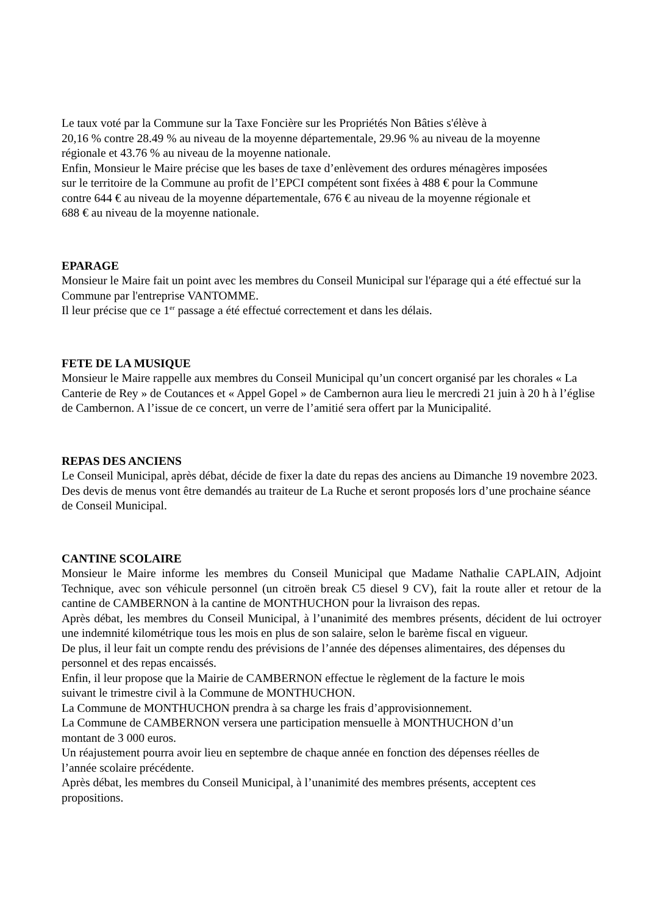Le taux voté par la Commune sur la Taxe Foncière sur les Propriétés Non Bâties s'élève à
20,16 % contre 28.49 % au niveau de la moyenne départementale, 29.96 % au niveau de la moyenne
régionale et 43.76 % au niveau de la moyenne nationale.
Enfin, Monsieur le Maire précise que les bases de taxe d’enlèvement des ordures ménagères imposées
sur le territoire de la Commune au profit de l’EPCI compétent sont fixées à 488 € pour la Commune
contre 644 € au niveau de la moyenne départementale, 676 € au niveau de la moyenne régionale et
688 € au niveau de la moyenne nationale.
EPARAGE
Monsieur le Maire fait un point avec les membres du Conseil Municipal sur l'éparage qui a été effectué sur la Commune par l'entreprise VANTOMME.
Il leur précise que ce 1<sup>er</sup> passage a été effectué correctement et dans les délais.
FETE DE LA MUSIQUE
Monsieur le Maire rappelle aux membres du Conseil Municipal qu’un concert organisé par les chorales « La Canterie de Rey » de Coutances et « Appel Gopel » de Cambernon aura lieu le mercredi 21 juin à 20 h à l’église de Cambernon. A l’issue de ce concert, un verre de l’amitié sera offert par la Municipalité.
REPAS DES ANCIENS
Le Conseil Municipal, après débat, décide de fixer la date du repas des anciens au Dimanche 19 novembre 2023.
Des devis de menus vont être demandés au traiteur de La Ruche et seront proposés lors d’une prochaine séance de Conseil Municipal.
CANTINE SCOLAIRE
Monsieur le Maire informe les membres du Conseil Municipal que Madame Nathalie CAPLAIN, Adjoint Technique, avec son véhicule personnel (un citroën break C5 diesel 9 CV), fait la route aller et retour de la cantine de CAMBERNON à la cantine de MONTHUCHON pour la livraison des repas.
Après débat, les membres du Conseil Municipal, à l’unanimité des membres présents, décident de lui octroyer une indemnité kilométrique tous les mois en plus de son salaire, selon le barème fiscal en vigueur.
De plus, il leur fait un compte rendu des prévisions de l’année des dépenses alimentaires, des dépenses du personnel et des repas encaissés.
Enfin, il leur propose que la Mairie de CAMBERNON effectue le règlement de la facture le mois
suivant le trimestre civil à la Commune de MONTHUCHON.
La Commune de MONTHUCHON prendra à sa charge les frais d’approvisionnement.
La Commune de CAMBERNON versera une participation mensuelle à MONTHUCHON d’un
montant de 3 000 euros.
Un réajustement pourra avoir lieu en septembre de chaque année en fonction des dépenses réelles de
l’année scolaire précédente.
Après débat, les membres du Conseil Municipal, à l’unanimité des membres présents, acceptent ces
propositions.